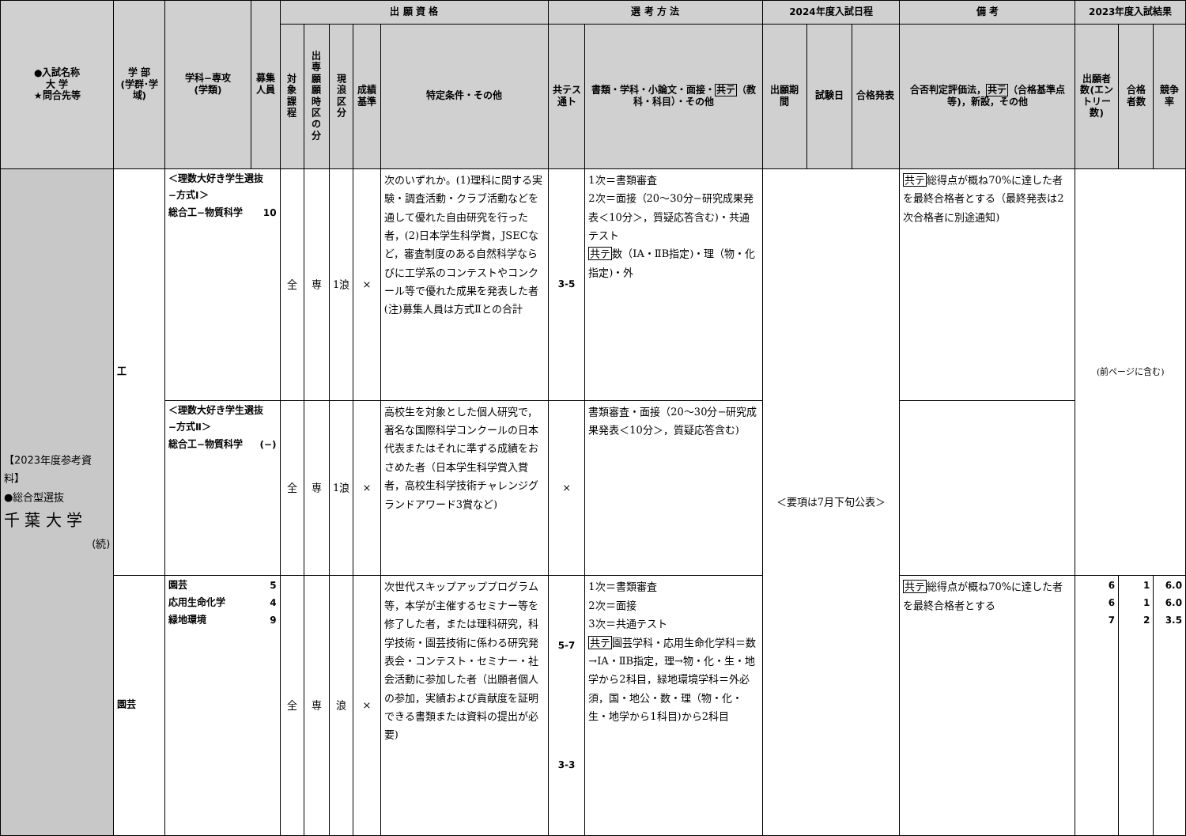| ●入試名称 大 学 ★問合先等 | 学 部 (学群･学域) | 学科−専攻 (学類) | 募集人員 | 出 願 資 格 | | | | | 選 考 方 法 | | 2024年度入試日程 | | | 備 考 | 2023年度入試結果 | | |
| --- | --- | --- | --- | --- | --- | --- | --- | --- | --- | --- | --- | --- | --- | --- | --- | --- | --- |
| | | | | 対象課程 | 出専願願時区の分 | 現浪区分 | 成績基準 | 特定条件・その他 | 共テス通ト | 書類・学科・小論文・面接・ 共テ （教科・科目）・その他 | 出願期間 | 試験日 | 合格発表 | 合否判定評価法， 共テ （合格基準点等)，新設，その他 | 出願者数(エントリー数) | 合格者数 | 競争率 |
| 【2023年度参考資料】 ●総合型選抜 千 葉 大 学 (続) | 工 | ＜理数大好き学生選抜−方式Ⅰ＞ 総合工−物質科学 10 | | 全 | 専 | 1浪 | × | 次のいずれか。(1)理科に関する実験・調査活動・クラブ活動などを通して優れた自由研究を行った者，(2)日本学生科学賞，JSECなど，審査制度のある自然科学ならびに工学系のコンテストやコンクール等で優れた成果を発表した者 (注)募集人員は方式Ⅱとの合計 | 3-5 | 1次＝書類審査 2次＝面接（20〜30分−研究成果発表＜10分＞，質疑応答含む)・共通テスト 共テ 数（ⅠA・ⅡB指定)・理（物・化指定)・外 | ＜要項は7月下旬公表＞ | | | 共テ 総得点が概ね70%に達した者を最終合格者とする（最終発表は2次合格者に別途通知) | (前ページに含む) | | |
| | | ＜理数大好き学生選抜−方式Ⅱ＞ 総合工−物質科学 (−) | | 全 | 専 | 1浪 | × | 高校生を対象とした個人研究で，著名な国際科学コンクールの日本代表またはそれに準ずる成績をおさめた者（日本学生科学賞入賞者，高校生科学技術チャレンジグランドアワード3賞など) | × | 書類審査・面接（20〜30分−研究成果発表＜10分＞，質疑応答含む) | | | | | | | |
| | 園芸 | 園芸 5 応用生命化学 4 緑地環境 9 | | 全 | 専 | 浪 | × | 次世代スキップアッププログラム等，本学が主催するセミナー等を修了した者，または理科研究，科学技術・園芸技術に係わる研究発表会・コンテスト・セミナー・社会活動に参加した者（出願者個人の参加，実績および貢献度を証明できる書類または資料の提出が必要) | 5-7 3-3 | 1次＝書類審査 2次＝面接 3次＝共通テスト 共テ 園芸学科・応用生命化学科＝数→ⅠA・ⅡB指定，理→物・化・生・地学から2科目，緑地環境学科＝外必須，国・地公・数・理（物・化・生・地学から1科目)から2科目 | | | | 共テ 総得点が概ね70%に達した者を最終合格者とする | 6 6 7 | 1 1 2 | 6.0 6.0 3.5 |